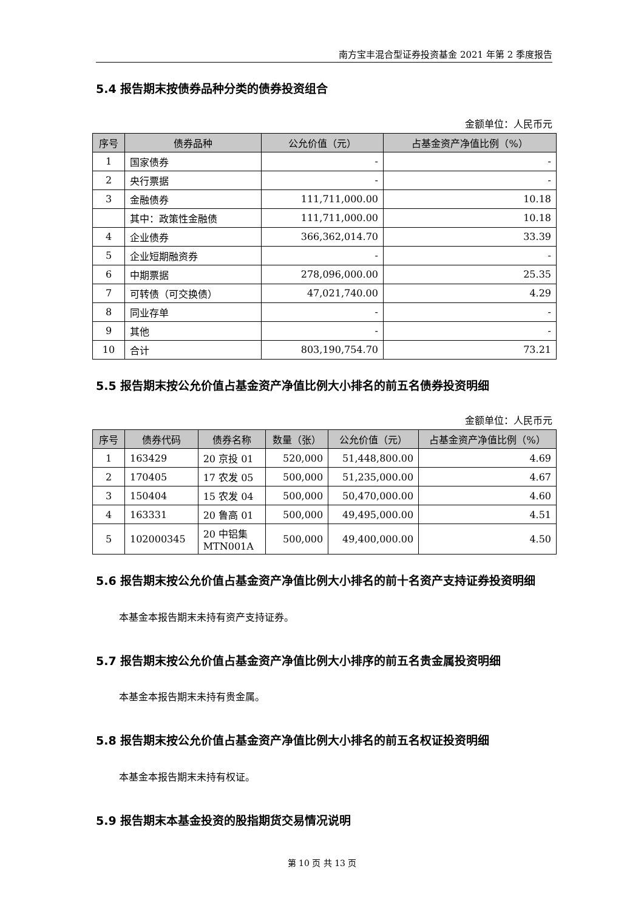南方宝丰混合型证券投资基金 2021 年第 2 季度报告
5.4 报告期末按债券品种分类的债券投资组合
金额单位：人民币元
| 序号 | 债券品种 | 公允价值（元） | 占基金资产净值比例（%） |
| --- | --- | --- | --- |
| 1 | 国家债券 | - | - |
| 2 | 央行票据 | - | - |
| 3 | 金融债券 | 111,711,000.00 | 10.18 |
| | 其中：政策性金融债 | 111,711,000.00 | 10.18 |
| 4 | 企业债券 | 366,362,014.70 | 33.39 |
| 5 | 企业短期融资券 | - | - |
| 6 | 中期票据 | 278,096,000.00 | 25.35 |
| 7 | 可转债（可交换债） | 47,021,740.00 | 4.29 |
| 8 | 同业存单 | - | - |
| 9 | 其他 | - | - |
| 10 | 合计 | 803,190,754.70 | 73.21 |
5.5 报告期末按公允价值占基金资产净值比例大小排名的前五名债券投资明细
金额单位：人民币元
| 序号 | 债券代码 | 债券名称 | 数量（张） | 公允价值（元） | 占基金资产净值比例（%） |
| --- | --- | --- | --- | --- | --- |
| 1 | 163429 | 20 京投 01 | 520,000 | 51,448,800.00 | 4.69 |
| 2 | 170405 | 17 农发 05 | 500,000 | 51,235,000.00 | 4.67 |
| 3 | 150404 | 15 农发 04 | 500,000 | 50,470,000.00 | 4.60 |
| 4 | 163331 | 20 鲁高 01 | 500,000 | 49,495,000.00 | 4.51 |
| 5 | 102000345 | 20 中铝集 MTN001A | 500,000 | 49,400,000.00 | 4.50 |
5.6 报告期末按公允价值占基金资产净值比例大小排名的前十名资产支持证券投资明细
本基金本报告期末未持有资产支持证券。
5.7 报告期末按公允价值占基金资产净值比例大小排序的前五名贵金属投资明细
本基金本报告期末未持有贵金属。
5.8 报告期末按公允价值占基金资产净值比例大小排名的前五名权证投资明细
本基金本报告期末未持有权证。
5.9 报告期末本基金投资的股指期货交易情况说明
第 10 页 共 13 页